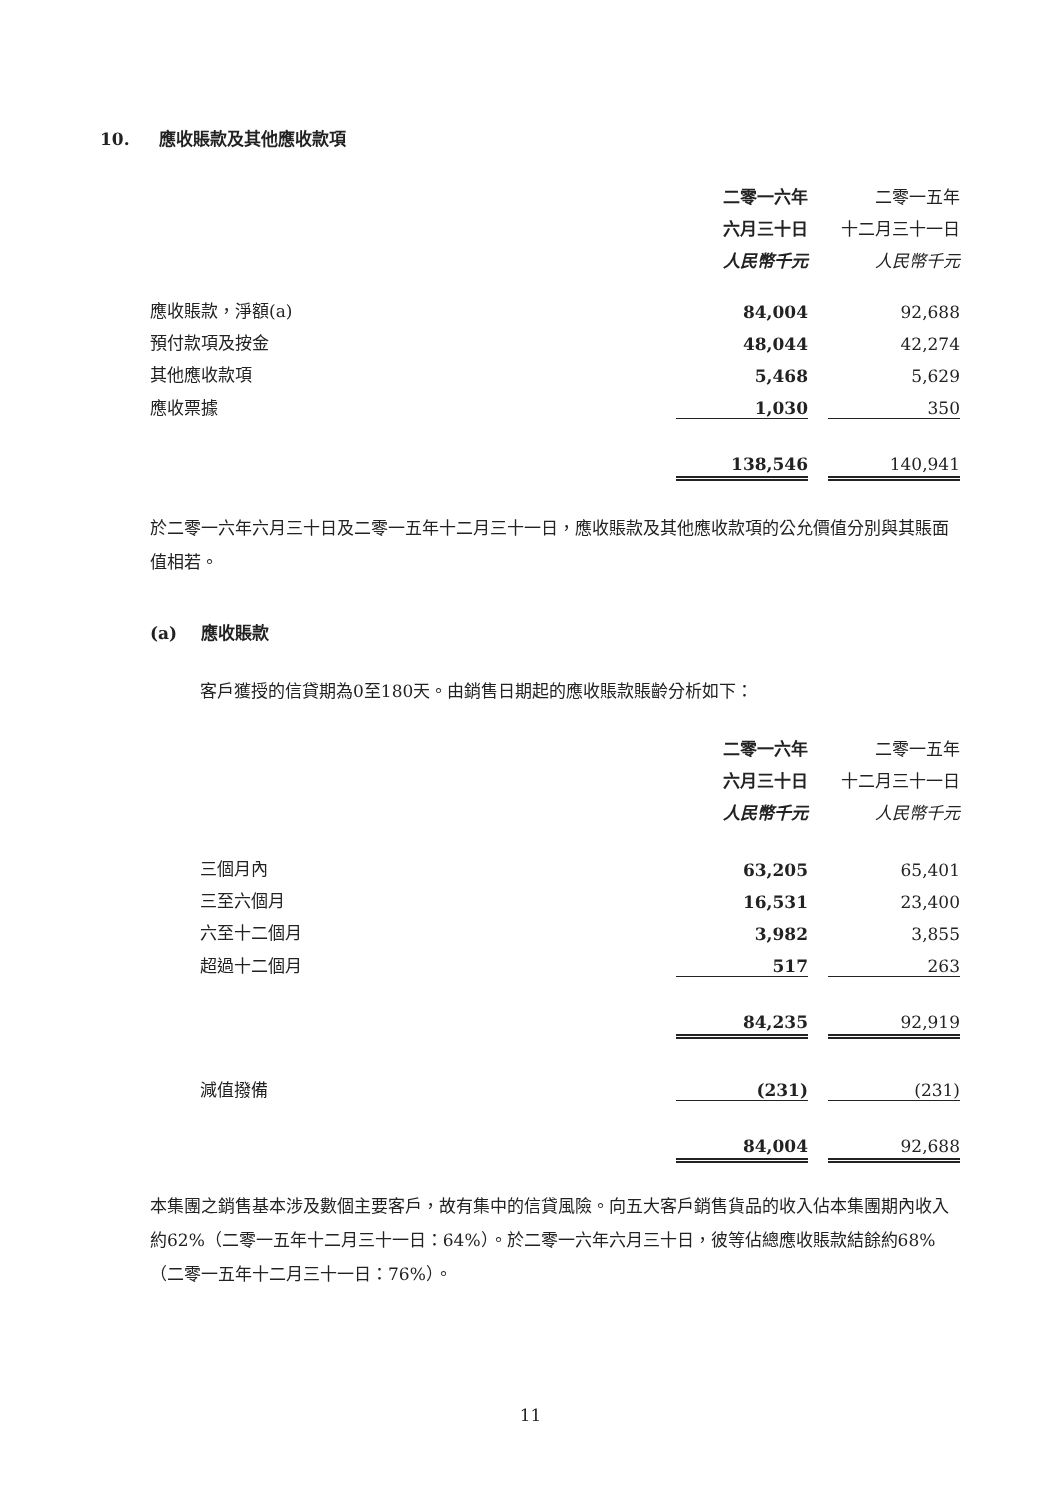10. 應收賬款及其他應收款項
| | 二零一六年 | | 二零一五年 |
| | 六月三十日 | | 十二月三十一日 |
| | 人民幣千元 | | 人民幣千元 |
| 應收賬款，淨額(a) | 84,004 | | 92,688 |
| 預付款項及按金 | 48,044 | | 42,274 |
| 其他應收款項 | 5,468 | | 5,629 |
| 應收票據 | 1,030 | | 350 |
| | 138,546 | | 140,941 |
於二零一六年六月三十日及二零一五年十二月三十一日，應收賬款及其他應收款項的公允價值分別與其賬面值相若。
(a) 應收賬款
客戶獲授的信貸期為0至180天。由銷售日期起的應收賬款賬齡分析如下：
| | 二零一六年 | | 二零一五年 |
| | 六月三十日 | | 十二月三十一日 |
| | 人民幣千元 | | 人民幣千元 |
| 三個月內 | 63,205 | | 65,401 |
| 三至六個月 | 16,531 | | 23,400 |
| 六至十二個月 | 3,982 | | 3,855 |
| 超過十二個月 | 517 | | 263 |
| | 84,235 | | 92,919 |
| 減值撥備 | (231) | | (231) |
| | 84,004 | | 92,688 |
本集團之銷售基本涉及數個主要客戶，故有集中的信貸風險。向五大客戶銷售貨品的收入佔本集團期內收入約62%（二零一五年十二月三十一日：64%）。於二零一六年六月三十日，彼等佔總應收賬款結餘約68%（二零一五年十二月三十一日：76%）。
11